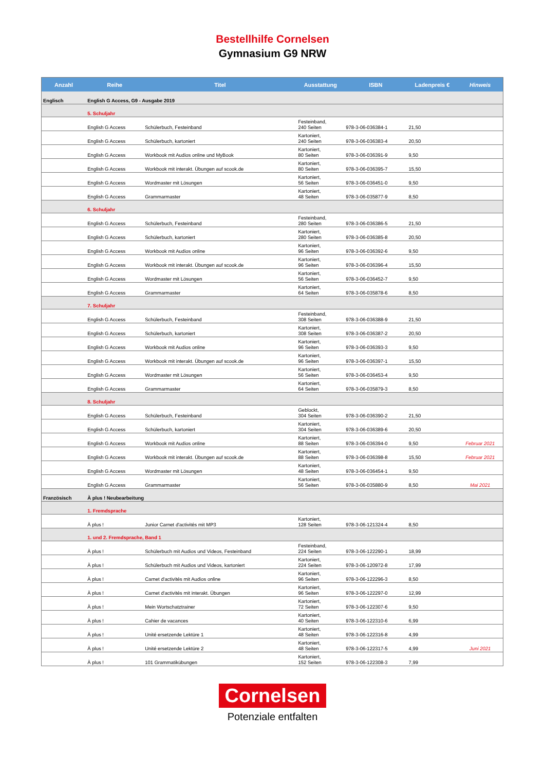Bestellhilfe Cornelsen
Gymnasium G9 NRW
| Anzahl | Reihe | Titel | Ausstattung | ISBN | Ladenpreis € | Hinweis |
| --- | --- | --- | --- | --- | --- | --- |
| Englisch | English G Access, G9 - Ausgabe 2019 | | | | | |
| | 5. Schuljahr | | | | | |
| | English G Access | Schülerbuch, Festeinband | Festeinband, 240 Seiten | 978-3-06-036384-1 | 21,50 | |
| | English G Access | Schülerbuch, kartoniert | Kartoniert, 240 Seiten | 978-3-06-036383-4 | 20,50 | |
| | English G Access | Workbook mit Audios online und MyBook | Kartoniert, 80 Seiten | 978-3-06-036391-9 | 9,50 | |
| | English G Access | Workbook mit interakt. Übungen auf scook.de | Kartoniert, 80 Seiten | 978-3-06-036395-7 | 15,50 | |
| | English G Access | Wordmaster mit Lösungen | Kartoniert, 56 Seiten | 978-3-06-036451-0 | 9,50 | |
| | English G Access | Grammarmaster | Kartoniert, 48 Seiten | 978-3-06-035877-9 | 8,50 | |
| | 6. Schuljahr | | | | | |
| | English G Access | Schülerbuch, Festeinband | Festeinband, 280 Seiten | 978-3-06-036386-5 | 21,50 | |
| | English G Access | Schülerbuch, kartoniert | Kartoniert, 280 Seiten | 978-3-06-036385-8 | 20,50 | |
| | English G Access | Workbook mit Audios online | Kartoniert, 96 Seiten | 978-3-06-036392-6 | 9,50 | |
| | English G Access | Workbook mit interakt. Übungen auf scook.de | Kartoniert, 96 Seiten | 978-3-06-036396-4 | 15,50 | |
| | English G Access | Wordmaster mit Lösungen | Kartoniert, 56 Seiten | 978-3-06-036452-7 | 9,50 | |
| | English G Access | Grammarmaster | Kartoniert, 64 Seiten | 978-3-06-035878-6 | 8,50 | |
| | 7. Schuljahr | | | | | |
| | English G Access | Schülerbuch, Festeinband | Festeinband, 308 Seiten | 978-3-06-036388-9 | 21,50 | |
| | English G Access | Schülerbuch, kartoniert | Kartoniert, 308 Seiten | 978-3-06-036387-2 | 20,50 | |
| | English G Access | Workbook mit Audios online | Kartoniert, 96 Seiten | 978-3-06-036393-3 | 9,50 | |
| | English G Access | Workbook mit interakt. Übungen auf scook.de | Kartoniert, 96 Seiten | 978-3-06-036397-1 | 15,50 | |
| | English G Access | Wordmaster mit Lösungen | Kartoniert, 56 Seiten | 978-3-06-036453-4 | 9,50 | |
| | English G Access | Grammarmaster | Kartoniert, 64 Seiten | 978-3-06-035879-3 | 8,50 | |
| | 8. Schuljahr | | | | | |
| | English G Access | Schülerbuch, Festeinband | Geblockt, 304 Seiten | 978-3-06-036390-2 | 21,50 | |
| | English G Access | Schülerbuch, kartoniert | Kartoniert, 304 Seiten | 978-3-06-036389-6 | 20,50 | |
| | English G Access | Workbook mit Audios online | Kartoniert, 88 Seiten | 978-3-06-036394-0 | 9,50 | Februar 2021 |
| | English G Access | Workbook mit interakt. Übungen auf scook.de | Kartoniert, 88 Seiten | 978-3-06-036398-8 | 15,50 | Februar 2021 |
| | English G Access | Wordmaster mit Lösungen | Kartoniert, 48 Seiten | 978-3-06-036454-1 | 9,50 | |
| | English G Access | Grammarmaster | Kartoniert, 56 Seiten | 978-3-06-035880-9 | 8,50 | Mai 2021 |
| Französisch | À plus ! Neubearbeitung | | | | | |
| | 1. Fremdsprache | | | | | |
| | À plus ! | Junior Carnet d'activités mit MP3 | Kartoniert, 128 Seiten | 978-3-06-121324-4 | 8,50 | |
| | 1. und 2. Fremdsprache, Band 1 | | | | | |
| | À plus ! | Schülerbuch mit Audios und Videos, Festeinband | Festeinband, 224 Seiten | 978-3-06-122290-1 | 18,99 | |
| | À plus ! | Schülerbuch mit Audios und Videos, kartoniert | Kartoniert, 224 Seiten | 978-3-06-120972-8 | 17,99 | |
| | À plus ! | Carnet d'activités mit Audios online | Kartoniert, 96 Seiten | 978-3-06-122296-3 | 8,50 | |
| | À plus ! | Carnet d'activités mit interakt. Übungen | Kartoniert, 96 Seiten | 978-3-06-122297-0 | 12,99 | |
| | À plus ! | Mein Wortschatztrainer | Kartoniert, 72 Seiten | 978-3-06-122307-6 | 9,50 | |
| | À plus ! | Cahier de vacances | Kartoniert, 40 Seiten | 978-3-06-122310-6 | 6,99 | |
| | À plus ! | Unité ersetzende Lektüre 1 | Kartoniert, 48 Seiten | 978-3-06-122316-8 | 4,99 | |
| | À plus ! | Unité ersetzende Lektüre 2 | Kartoniert, 48 Seiten | 978-3-06-122317-5 | 4,99 | Juni 2021 |
| | À plus ! | 101 Grammatikübungen | Kartoniert, 152 Seiten | 978-3-06-122308-3 | 7,99 | |
Cornelsen
Potenziale entfalten